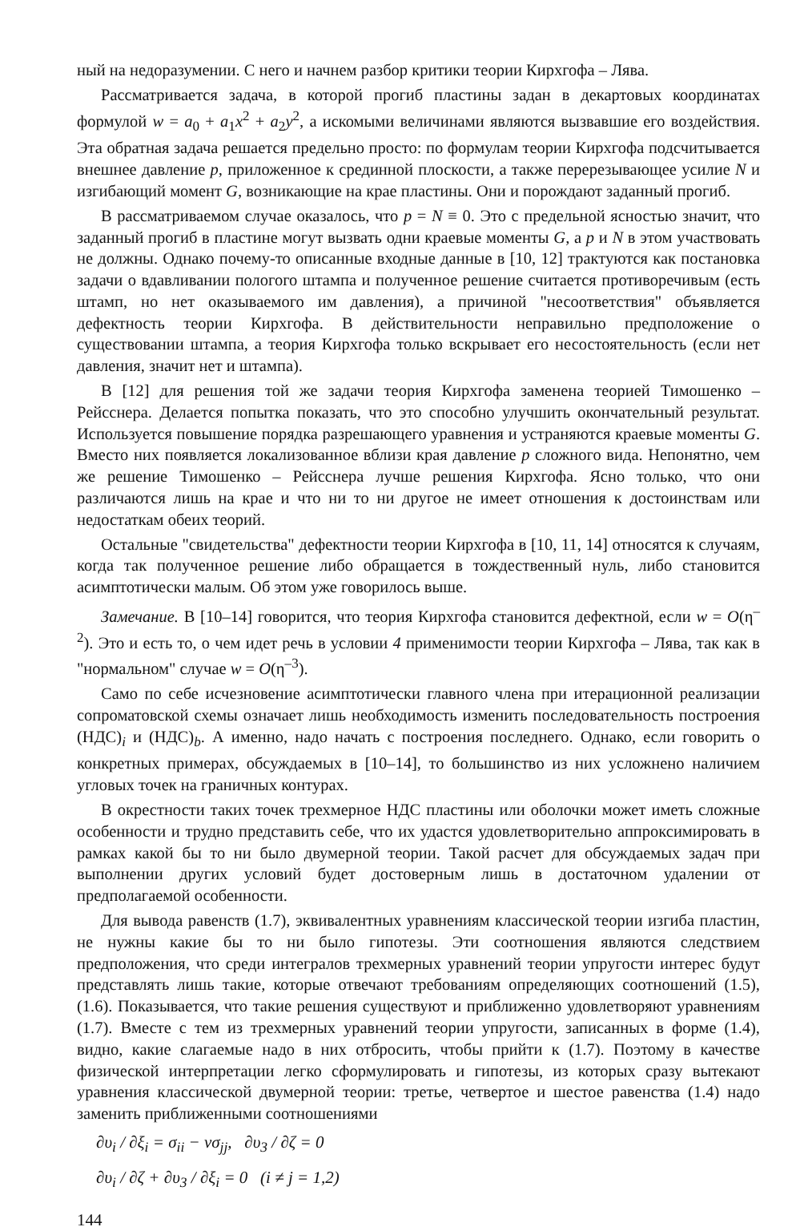ный на недоразумении. С него и начнем разбор критики теории Кирхгофа – Лява.
Рассматривается задача, в которой прогиб пластины задан в декартовых координатах формулой w = a<sub>0</sub> + a<sub>1</sub>x<sup>2</sup> + a<sub>2</sub>y<sup>2</sup>, а искомыми величинами являются вызвавшие его воздействия. Эта обратная задача решается предельно просто: по формулам теории Кирхгофа подсчитывается внешнее давление p, приложенное к срединной плоскости, а также перерезывающее усилие N и изгибающий момент G, возникающие на крае пластины. Они и порождают заданный прогиб.
В рассматриваемом случае оказалось, что p = N ≡ 0. Это с предельной ясностью значит, что заданный прогиб в пластине могут вызвать одни краевые моменты G, а p и N в этом участвовать не должны. Однако почему-то описанные входные данные в [10, 12] трактуются как постановка задачи о вдавливании пологого штампа и полученное решение считается противоречивым (есть штамп, но нет оказываемого им давления), а причиной "несоответствия" объявляется дефектность теории Кирхгофа. В действительности неправильно предположение о существовании штампа, а теория Кирхгофа только вскрывает его несостоятельность (если нет давления, значит нет и штампа).
В [12] для решения той же задачи теория Кирхгофа заменена теорией Тимошенко – Рейсснера. Делается попытка показать, что это способно улучшить окончательный результат. Используется повышение порядка разрешающего уравнения и устраняются краевые моменты G. Вместо них появляется локализованное вблизи края давление p сложного вида. Непонятно, чем же решение Тимошенко – Рейсснера лучше решения Кирхгофа. Ясно только, что они различаются лишь на крае и что ни то ни другое не имеет отношения к достоинствам или недостаткам обеих теорий.
Остальные "свидетельства" дефектности теории Кирхгофа в [10, 11, 14] относятся к случаям, когда так полученное решение либо обращается в тождественный нуль, либо становится асимптотически малым. Об этом уже говорилось выше.
Замечание. В [10–14] говорится, что теория Кирхгофа становится дефектной, если w = O(η<sup>–2</sup>). Это и есть то, о чем идет речь в условии 4 применимости теории Кирхгофа – Лява, так как в "нормальном" случае w = O(η<sup>–3</sup>).
Само по себе исчезновение асимптотически главного члена при итерационной реализации сопроматовской схемы означает лишь необходимость изменить последовательность построения (НДС)<sub>i</sub> и (НДС)<sub>b</sub>. А именно, надо начать с построения последнего. Однако, если говорить о конкретных примерах, обсуждаемых в [10–14], то большинство из них усложнено наличием угловых точек на граничных контурах.
В окрестности таких точек трехмерное НДС пластины или оболочки может иметь сложные особенности и трудно представить себе, что их удастся удовлетворительно аппроксимировать в рамках какой бы то ни было двумерной теории. Такой расчет для обсуждаемых задач при выполнении других условий будет достоверным лишь в достаточном удалении от предполагаемой особенности.
Для вывода равенств (1.7), эквивалентных уравнениям классической теории изгиба пластин, не нужны какие бы то ни было гипотезы. Эти соотношения являются следствием предположения, что среди интегралов трехмерных уравнений теории упругости интерес будут представлять лишь такие, которые отвечают требованиям определяющих соотношений (1.5), (1.6). Показывается, что такие решения существуют и приближенно удовлетворяют уравнениям (1.7). Вместе с тем из трехмерных уравнений теории упругости, записанных в форме (1.4), видно, какие слагаемые надо в них отбросить, чтобы прийти к (1.7). Поэтому в качестве физической интерпретации легко сформулировать и гипотезы, из которых сразу вытекают уравнения классической двумерной теории: третье, четвертое и шестое равенства (1.4) надо заменить приближенными соотношениями
∂υ<sub>i</sub> / ∂ξ<sub>i</sub> = σ<sub>ii</sub> − νσ<sub>jj</sub>, ∂υ<sub>3</sub> / ∂ζ = 0
∂υ<sub>i</sub> / ∂ζ + ∂υ<sub>3</sub> / ∂ξ<sub>i</sub> = 0 (i ≠ j = 1,2)
144